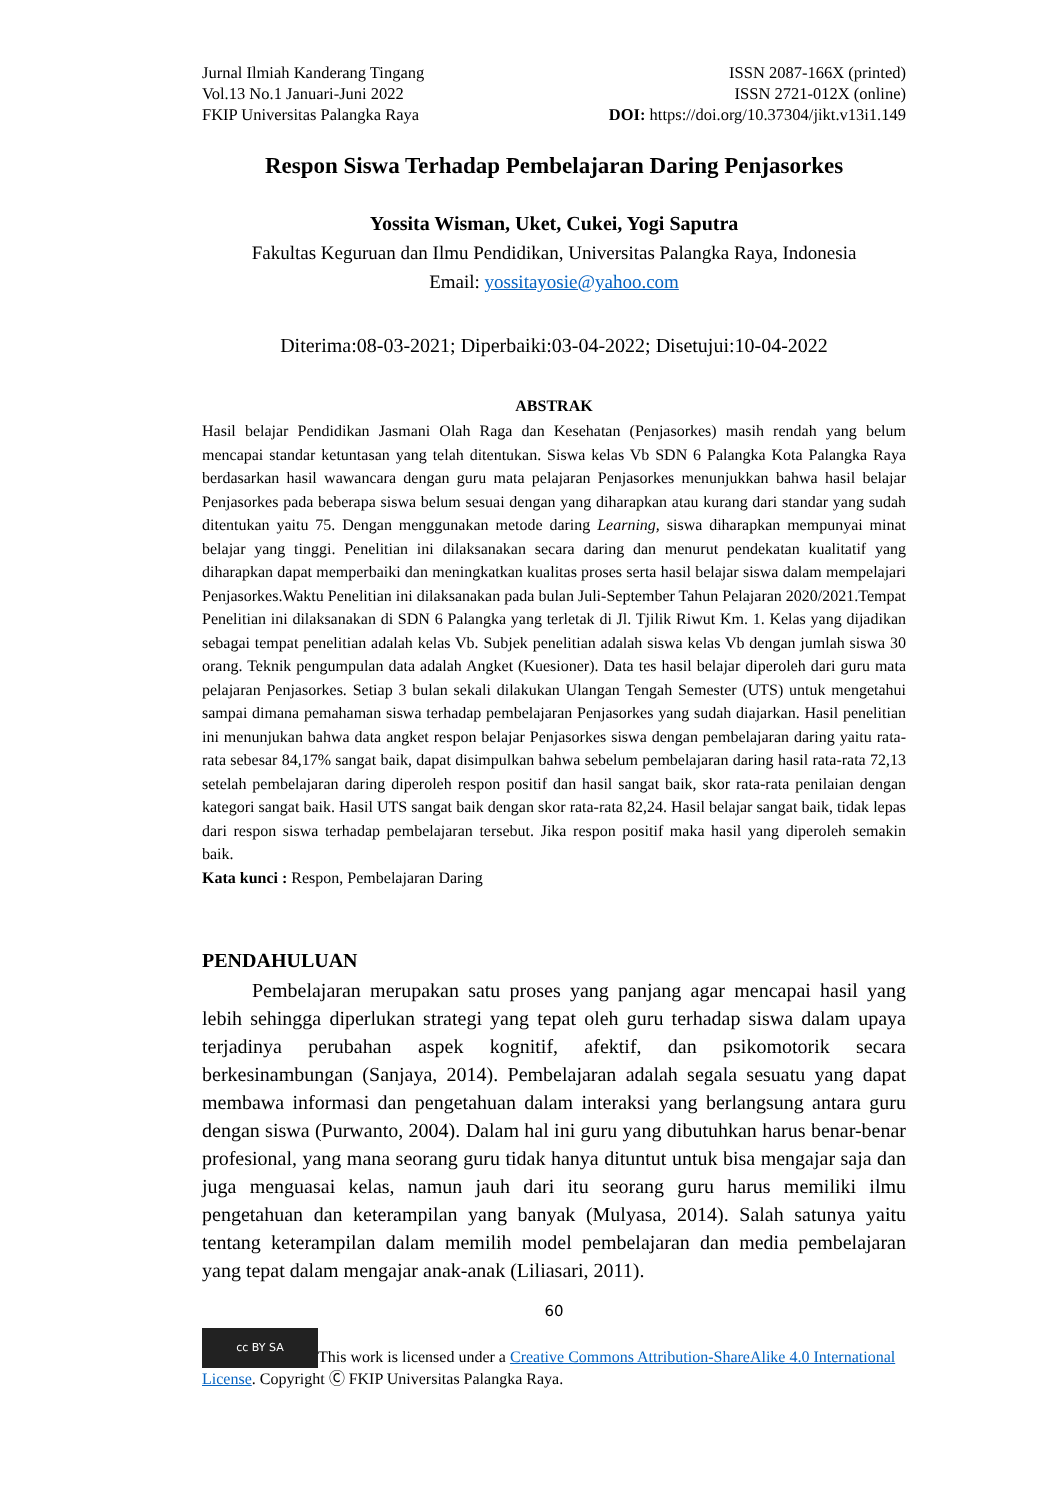Jurnal Ilmiah Kanderang Tingang
Vol.13 No.1 Januari-Juni 2022
FKIP Universitas Palangka Raya
ISSN 2087-166X (printed)
ISSN 2721-012X (online)
DOI: https://doi.org/10.37304/jikt.v13i1.149
Respon Siswa Terhadap Pembelajaran Daring Penjasorkes
Yossita Wisman, Uket, Cukei, Yogi Saputra
Fakultas Keguruan dan Ilmu Pendidikan, Universitas Palangka Raya, Indonesia
Email: yossitayosie@yahoo.com
Diterima:08-03-2021; Diperbaiki:03-04-2022; Disetujui:10-04-2022
ABSTRAK
Hasil belajar Pendidikan Jasmani Olah Raga dan Kesehatan (Penjasorkes) masih rendah yang belum mencapai standar ketuntasan yang telah ditentukan. Siswa kelas Vb SDN 6 Palangka Kota Palangka Raya berdasarkan hasil wawancara dengan guru mata pelajaran Penjasorkes menunjukkan bahwa hasil belajar Penjasorkes pada beberapa siswa belum sesuai dengan yang diharapkan atau kurang dari standar yang sudah ditentukan yaitu 75. Dengan menggunakan metode daring Learning, siswa diharapkan mempunyai minat belajar yang tinggi. Penelitian ini dilaksanakan secara daring dan menurut pendekatan kualitatif yang diharapkan dapat memperbaiki dan meningkatkan kualitas proses serta hasil belajar siswa dalam mempelajari Penjasorkes.Waktu Penelitian ini dilaksanakan pada bulan Juli-September Tahun Pelajaran 2020/2021.Tempat Penelitian ini dilaksanakan di SDN 6 Palangka yang terletak di Jl. Tjilik Riwut Km. 1. Kelas yang dijadikan sebagai tempat penelitian adalah kelas Vb. Subjek penelitian adalah siswa kelas Vb dengan jumlah siswa 30 orang. Teknik pengumpulan data adalah Angket (Kuesioner). Data tes hasil belajar diperoleh dari guru mata pelajaran Penjasorkes. Setiap 3 bulan sekali dilakukan Ulangan Tengah Semester (UTS) untuk mengetahui sampai dimana pemahaman siswa terhadap pembelajaran Penjasorkes yang sudah diajarkan. Hasil penelitian ini menunjukan bahwa data angket respon belajar Penjasorkes siswa dengan pembelajaran daring yaitu rata-rata sebesar 84,17% sangat baik, dapat disimpulkan bahwa sebelum pembelajaran daring hasil rata-rata 72,13 setelah pembelajaran daring diperoleh respon positif dan hasil sangat baik, skor rata-rata penilaian dengan kategori sangat baik. Hasil UTS sangat baik dengan skor rata-rata 82,24. Hasil belajar sangat baik, tidak lepas dari respon siswa terhadap pembelajaran tersebut. Jika respon positif maka hasil yang diperoleh semakin baik.
Kata kunci : Respon, Pembelajaran Daring
PENDAHULUAN
Pembelajaran merupakan satu proses yang panjang agar mencapai hasil yang lebih sehingga diperlukan strategi yang tepat oleh guru terhadap siswa dalam upaya terjadinya perubahan aspek kognitif, afektif, dan psikomotorik secara berkesinambungan (Sanjaya, 2014). Pembelajaran adalah segala sesuatu yang dapat membawa informasi dan pengetahuan dalam interaksi yang berlangsung antara guru dengan siswa (Purwanto, 2004). Dalam hal ini guru yang dibutuhkan harus benar-benar profesional, yang mana seorang guru tidak hanya dituntut untuk bisa mengajar saja dan juga menguasai kelas, namun jauh dari itu seorang guru harus memiliki ilmu pengetahuan dan keterampilan yang banyak (Mulyasa, 2014). Salah satunya yaitu tentang keterampilan dalam memilih model pembelajaran dan media pembelajaran yang tepat dalam mengajar anak-anak (Liliasari, 2011).
60
cc BY SA This work is licensed under a Creative Commons Attribution-ShareAlike 4.0 International License. Copyright Ⓒ FKIP Universitas Palangka Raya.